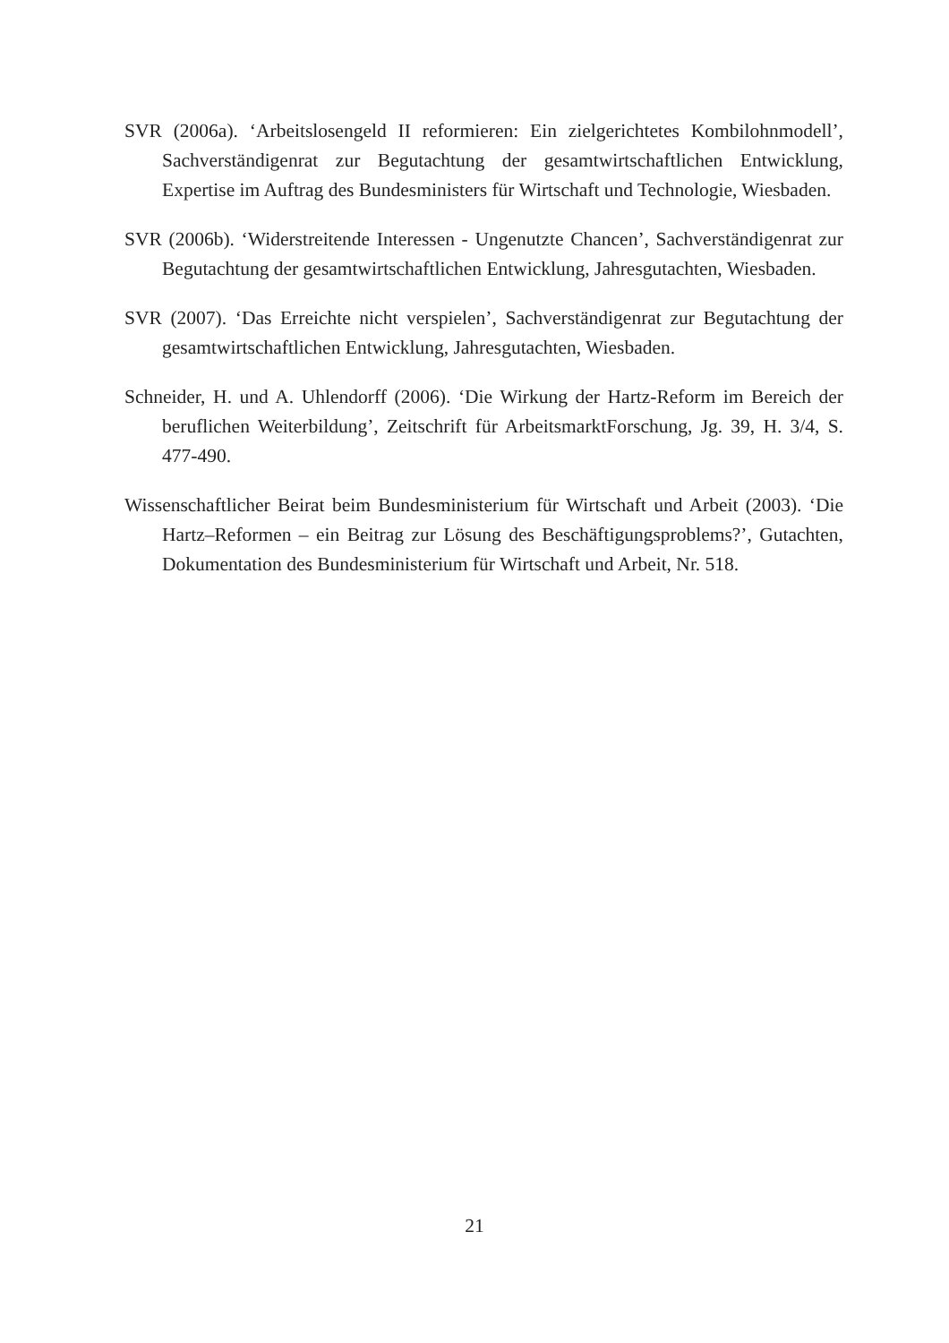SVR (2006a). ‘Arbeitslosengeld II reformieren: Ein zielgerichtetes Kombilohnmodell’, Sachverständigenrat zur Begutachtung der gesamtwirtschaftlichen Entwicklung, Expertise im Auftrag des Bundesministers für Wirtschaft und Technologie, Wiesbaden.
SVR (2006b). ‘Widerstreitende Interessen - Ungenutzte Chancen’, Sachverständigenrat zur Begutachtung der gesamtwirtschaftlichen Entwicklung, Jahresgutachten, Wiesbaden.
SVR (2007). ‘Das Erreichte nicht verspielen’, Sachverständigenrat zur Begutachtung der gesamtwirtschaftlichen Entwicklung, Jahresgutachten, Wiesbaden.
Schneider, H. und A. Uhlendorff (2006). ‘Die Wirkung der Hartz-Reform im Bereich der beruflichen Weiterbildung’, Zeitschrift für ArbeitsmarktForschung, Jg. 39, H. 3/4, S. 477-490.
Wissenschaftlicher Beirat beim Bundesministerium für Wirtschaft und Arbeit (2003). ‘Die Hartz–Reformen – ein Beitrag zur Lösung des Beschäftigungsproblems?’, Gutachten, Dokumentation des Bundesministerium für Wirtschaft und Arbeit, Nr. 518.
21